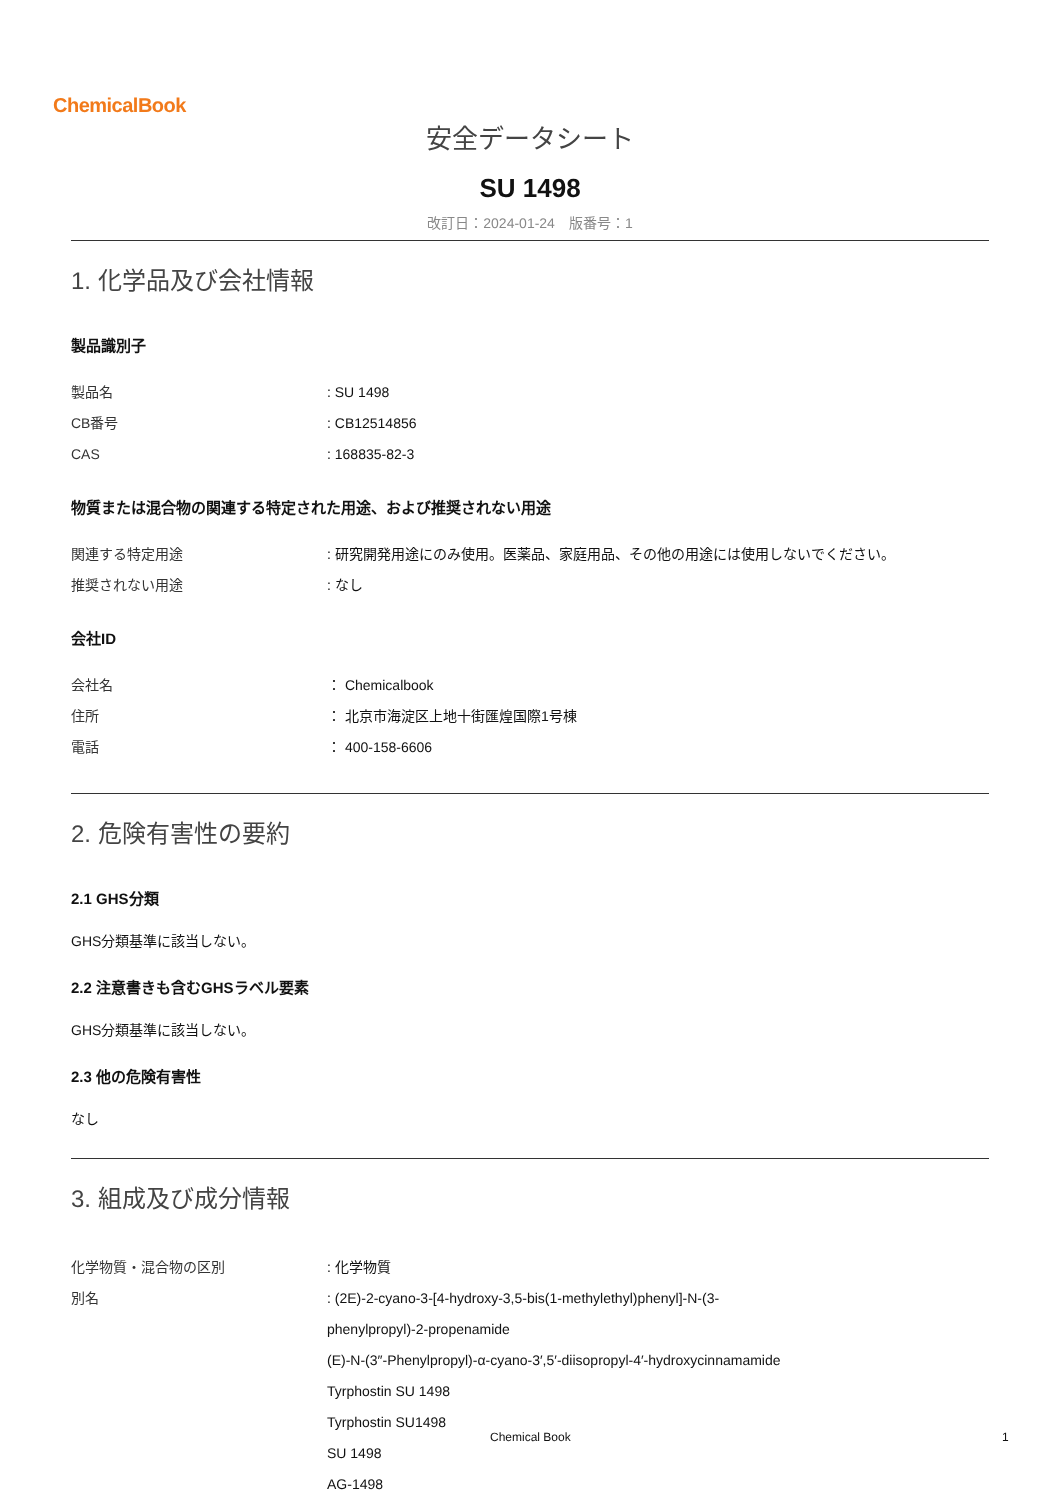ChemicalBook
安全データシート
SU 1498
改訂日：2024-01-24　版番号：1
1. 化学品及び会社情報
製品識別子
製品名 : SU 1498
CB番号 : CB12514856
CAS : 168835-82-3
物質または混合物の関連する特定された用途、および推奨されない用途
関連する特定用途 : 研究開発用途にのみ使用。医薬品、家庭用品、その他の用途には使用しないでください。
推奨されない用途 : なし
会社ID
会社名 ： Chemicalbook
住所 ： 北京市海淀区上地十街匯煌国際1号棟
電話 ： 400-158-6606
2. 危険有害性の要約
2.1 GHS分類
GHS分類基準に該当しない。
2.2 注意書きも含むGHSラベル要素
GHS分類基準に該当しない。
2.3 他の危険有害性
なし
3. 組成及び成分情報
化学物質・混合物の区別 : 化学物質
別名 : (2E)-2-cyano-3-[4-hydroxy-3,5-bis(1-methylethyl)phenyl]-N-(3-
phenylpropyl)-2-propenamide
(E)-N-(3″-Phenylpropyl)-α-cyano-3′,5′-diisopropyl-4′-hydroxycinnamamide
Tyrphostin SU 1498
Tyrphostin SU1498
SU 1498
AG-1498
Chemical Book 1